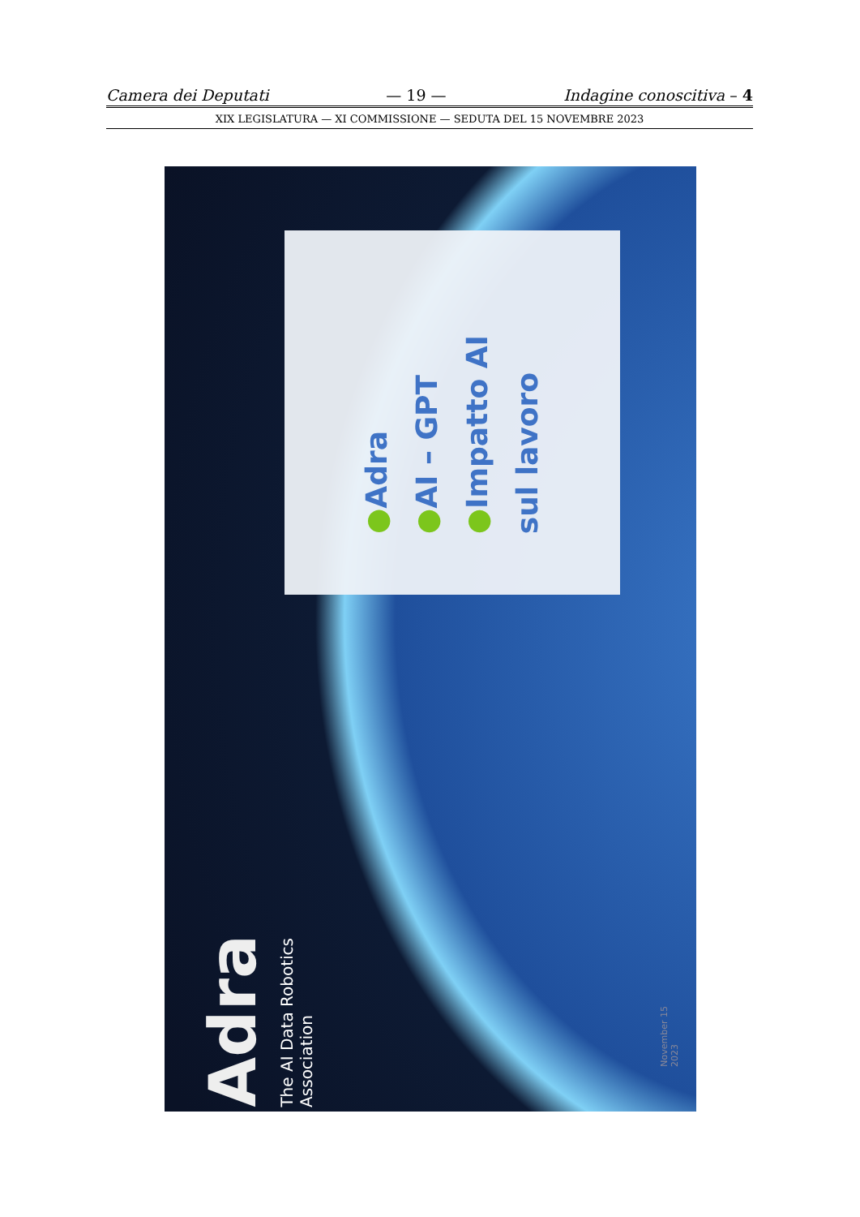Camera dei Deputati — 19 — Indagine conoscitiva – 4
XIX LEGISLATURA — XI COMMISSIONE — SEDUTA DEL 15 NOVEMBRE 2023
●Adra
●AI – GPT
●Impatto AI sul lavoro
Adra
The AI Data Robotics
Association
November 15
2023